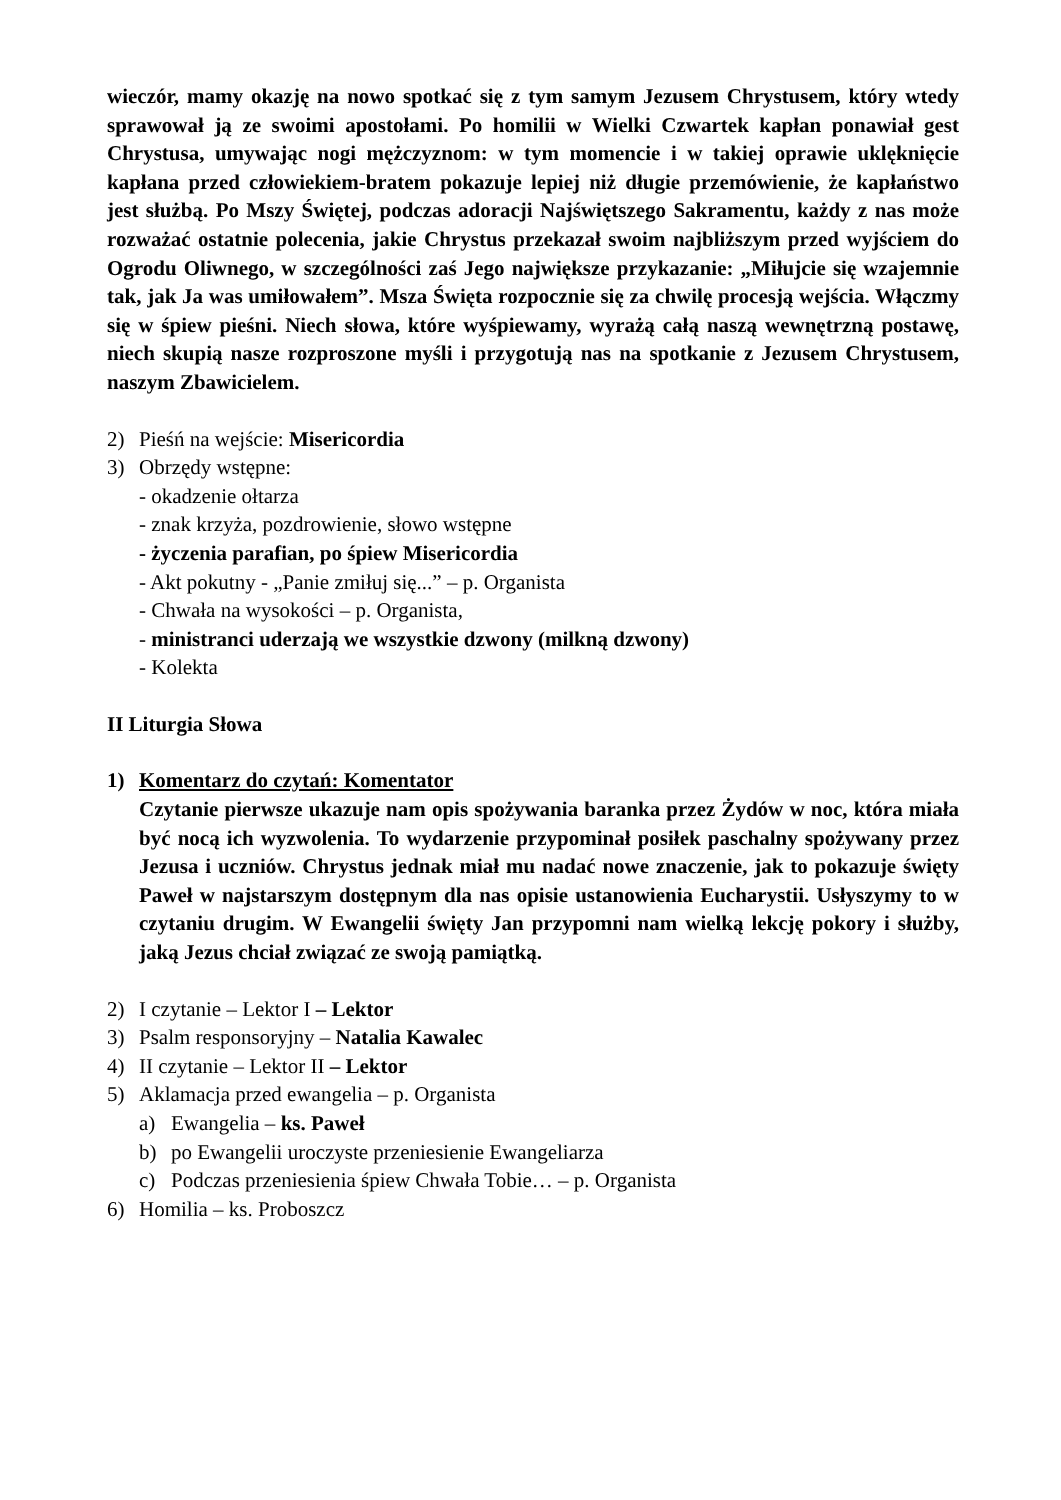wieczór, mamy okazję na nowo spotkać się z tym samym Jezusem Chrystusem, który wtedy sprawował ją ze swoimi apostołami. Po homilii w Wielki Czwartek kapłan ponawiał gest Chrystusa, umywając nogi mężczyznom: w tym momencie i w takiej oprawie uklęknięcie kapłana przed człowiekiem-bratem pokazuje lepiej niż długie przemówienie, że kapłaństwo jest służbą. Po Mszy Świętej, podczas adoracji Najświętszego Sakramentu, każdy z nas może rozważać ostatnie polecenia, jakie Chrystus przekazał swoim najbliższym przed wyjściem do Ogrodu Oliwnego, w szczególności zaś Jego największe przykazanie: „Miłujcie się wzajemnie tak, jak Ja was umiłowałem”. Msza Święta rozpocznie się za chwilę procesją wejścia. Włączmy się w śpiew pieśni. Niech słowa, które wyśpiewamy, wyrażą całą naszą wewnętrzną postawę, niech skupią nasze rozproszone myśli i przygotują nas na spotkanie z Jezusem Chrystusem, naszym Zbawicielem.
2) Pieśń na wejście: Misericordia
3) Obrzędy wstępne:
- okadzenie ołtarza
- znak krzyża, pozdrowienie, słowo wstępne
- życzenia parafian, po śpiew Misericordia
- Akt pokutny - „Panie zmiłuj się...” – p. Organista
- Chwała na wysokości – p. Organista,
- ministranci uderzają we wszystkie dzwony (milkną dzwony)
- Kolekta
II Liturgia Słowa
1) Komentarz do czytań: Komentator
Czytanie pierwsze ukazuje nam opis spożywania baranka przez Żydów w noc, która miała być nocą ich wyzwolenia. To wydarzenie przypominał posiłek paschalny spożywany przez Jezusa i uczniów. Chrystus jednak miał mu nadać nowe znaczenie, jak to pokazuje święty Paweł w najstarszym dostępnym dla nas opisie ustanowienia Eucharystii. Usłyszymy to w czytaniu drugim. W Ewangelii święty Jan przypomni nam wielką lekcję pokory i służby, jaką Jezus chciał związać ze swoją pamiątką.
2) I czytanie – Lektor I – Lektor
3) Psalm responsoryjny – Natalia Kawalec
4) II czytanie – Lektor II – Lektor
5) Aklamacja przed ewangelia – p. Organista
a) Ewangelia – ks. Paweł
b) po Ewangelii uroczyste przeniesienie Ewangeliarza
c) Podczas przeniesienia śpiew Chwała Tobie… – p. Organista
6) Homilia – ks. Proboszcz